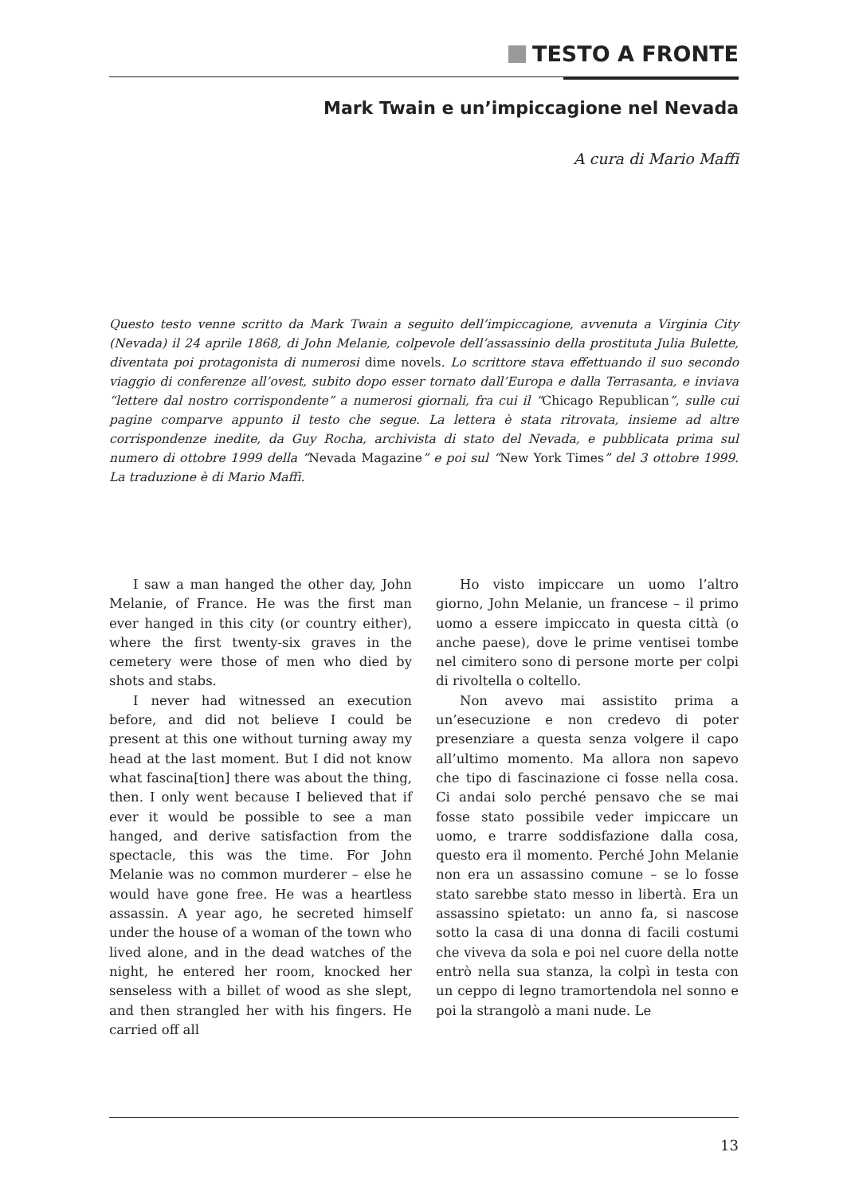TESTO A FRONTE
Mark Twain e un’impiccagione nel Nevada
A cura di Mario Maffi
Questo testo venne scritto da Mark Twain a seguito dell’impiccagione, avvenuta a Virginia City (Nevada) il 24 aprile 1868, di John Melanie, colpevole dell’assassinio della prostituta Julia Bulette, diventata poi protagonista di numerosi dime novels. Lo scrittore stava effettuando il suo secondo viaggio di conferenze all’ovest, subito dopo esser tornato dall’Europa e dalla Terrasanta, e inviava “lettere dal nostro corrispondente” a numerosi giornali, fra cui il “Chicago Republican”, sulle cui pagine comparve appunto il testo che segue. La lettera è stata ritrovata, insieme ad altre corrispondenze inedite, da Guy Rocha, archivista di stato del Nevada, e pubblicata prima sul numero di ottobre 1999 della “Nevada Magazine” e poi sul “New York Times” del 3 ottobre 1999. La traduzione è di Mario Maffi.
I saw a man hanged the other day, John Melanie, of France. He was the first man ever hanged in this city (or country either), where the first twenty-six graves in the cemetery were those of men who died by shots and stabs.
I never had witnessed an execution before, and did not believe I could be present at this one without turning away my head at the last moment. But I did not know what fascina[tion] there was about the thing, then. I only went because I believed that if ever it would be possible to see a man hanged, and derive satisfaction from the spectacle, this was the time. For John Melanie was no common murderer – else he would have gone free. He was a heartless assassin. A year ago, he secreted himself under the house of a woman of the town who lived alone, and in the dead watches of the night, he entered her room, knocked her senseless with a billet of wood as she slept, and then strangled her with his fingers. He carried off all
Ho visto impiccare un uomo l’altro giorno, John Melanie, un francese – il primo uomo a essere impiccato in questa città (o anche paese), dove le prime ventisei tombe nel cimitero sono di persone morte per colpi di rivoltella o coltello.
Non avevo mai assistito prima a un’esecuzione e non credevo di poter presenziare a questa senza volgere il capo all’ultimo momento. Ma allora non sapevo che tipo di fascinazione ci fosse nella cosa. Ci andai solo perché pensavo che se mai fosse stato possibile veder impiccare un uomo, e trarre soddisfazione dalla cosa, questo era il momento. Perché John Melanie non era un assassino comune – se lo fosse stato sarebbe stato messo in libertà. Era un assassino spietato: un anno fa, si nascose sotto la casa di una donna di facili costumi che viveva da sola e poi nel cuore della notte entrò nella sua stanza, la colpì in testa con un ceppo di legno tramortendola nel sonno e poi la strangolò a mani nude. Le
13